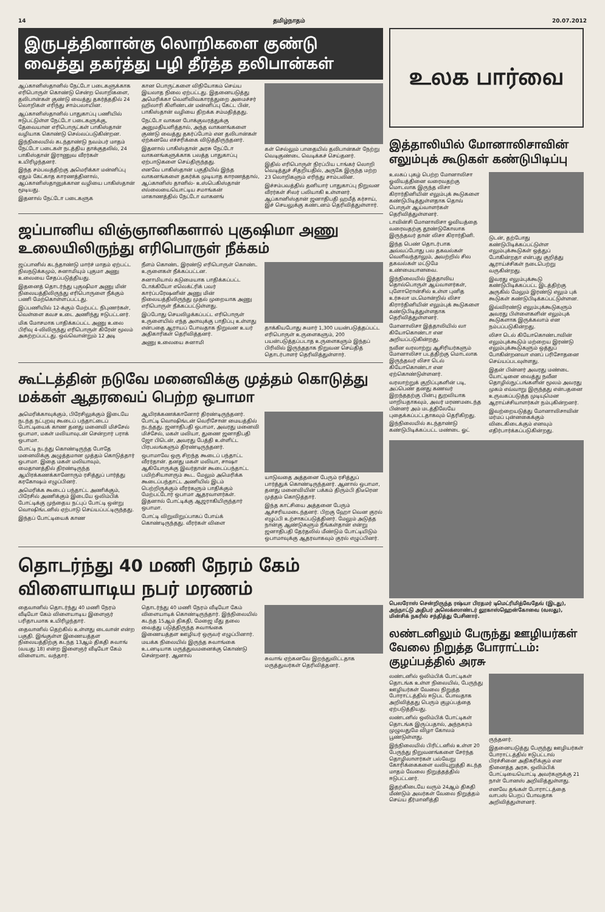14 தமிழ்நாதம் 20.07.2012
இருபத்தினான்கு லொறிகளை குண்டு வைத்து தகர்த்து பழி தீர்த்த தலிபான்கள்
ஆப்கானிஸ்தானில் நேட்டோ படைகளுக்காக எரிபொருள் கொண்டு சென்ற லொறிகளை, தலிபான்கள் குண்டு வைத்து தகர்த்ததில் 24 லொறிகள் எரிந்து சாம்பலாயின.
ஆப்கானிஸ்தானில் பாதுகாப்பு பணியில் ஈடுபட்டுள்ள நேட்டோ படைகளுக்கு, தேவையான எரிபொருட்கள் பாகிஸ்தான் வழியாக கொண்டு செல்லப்படுகின்றன.
இந்நிலையில் கடந்தாண்டு நவம்பர் மாதம் நேட்டோ படைகள் நடத்திய தாக்குதலில், 24 பாகிஸ்தான் இராணுவ வீரர்கள் உயிரிழந்தனர்.
இந்த சம்பவத்திற்கு அமெரிக்கா மன்னிப்பு ஏதும் கேட்காத காரணத்தினால், ஆப்கானிஸ்தானுக்கான வழியை பாகிஸ்தான் மூடியது.
இதனால் நேட்டோ படைகளுக
கான பொருட்களை விநியோகம் செய்ய இயலாத நிலை ஏற்பட்டது. இதனையடுத்து அமெரிக்கா வெளிவிவகாரத்துறை அமைச்சர் ஹிலாரி கிளிண்டன் மன்னிப்பு கேட்ட பின், பாகிஸ்தான் வழியை திறக்க சம்மதித்தது.
நேட்டோ வாகன போக்குவரத்துக்கு அனுமதியளித்தால், அந்த வாகனங்களை குண்டு வைத்து தகர்ப்போம் என தலிபான்கள் ஏற்கனவே எச்சரிக்கை விடுத்திருந்தனர்.
இதனால் பாகிஸ்தான் அரசு நேட்டோ வாகனங்களுக்காக பலத்த பாதுகாப்பு ஏற்பாடுகளை செய்திருந்தது.
எனவே பாகிஸ்தான் பகுதியில் இந்த வாகனங்களை தகர்க்க முடியாத காரணத்தால், ஆப்கானிஸ் தானில்- உஸ்பெகிஸ்தான் எல்லையையொட்டிய சமாங்கன் மாகாணத்தில் நேட்டோ வாகனங்
கள் செல்லும் பாதையில் தலிபான்கள் நேற்று வெடிகுண்டை வெடிக்கச் செய்தனர்.
இதில் எரிபொருள் நிரப்பிய டாங்கர் லொறி வெடித்துச் சிதறியதில், அருகே இருந்த மற்ற 23 லொறிகளும் எரிந்து சாம்பலின.
இச்சம்பவத்தில் தனியார் பாதுகாப்பு நிறுவன வீரர்கள் சிலர் பலியாகி உள்ளனர். ஆப்கானிஸ்தான் ஜனாதிபதி ஹமீத் கர்சாய், இச் செயலுக்கு கண்டனம் தெரிவித்துள்ளார்.
ஜப்பானிய விஞ்ஞானிகளால் புகுஷிமா அணு உலையிலிருந்து எரிபொருள் நீக்கம்
ஜப்பானில் கடந்தாண்டு மார்ச் மாதம் ஏற்பட்ட நிலநடுக்கமும், சுனாமியும் புகுமா அணு உலையை சேதப்படுத்தியது.
இதனைத் தொடர்ந்து புகுஷிமா அணு மின் நிலையத்திலிருந்து எரிபொருளை நீக்கும் பணி மேற்கொள்ளப்பட்டது.
இப்பணியில் 12-க்கும் மேற்பட்ட நிபுணர்கள், வெள்ளை கவச உடை அணிந்து ஈடுபட்டனர்.
மிக மோசமாக பாதிக்கப்பட்ட அணு உலை பிரிவு 4-லிலிருந்து எரிபொருள் கிரேன் மூலம் அகற்றப்பட்டது. ஒவ்வொன்றும் 12 அடி
நீளம் கொண்ட இரண்டு எரிபொருள் கொண்ட உருளைகள் நீக்கப்பட்டன.
சுனாமியால் கடுமையாக பாதிக்கப்பட்ட டோக்கியோ எலெக்ட்ரிக் பவர் கார்ப்பரேஷனின் அணு மின் நிலையத்திலிருந்து முதல் முறையாக அணு எரிபொருள் நீக்கப்பட்டுள்ளது.
இப்போது செயலிழக்கப்பட்ட எரிபொருள் உருளையில் எந்த அளவுக்கு பாதிப்பு உள்ளது என்பதை ஆராயப் போவதாக நிறுவன உயர் அதிகாரிகள் தெரிவித்தனர்.
அணு உலையை சுனாமி
தாக்கியபோது சுமார் 1,300 பயன்படுத்தப்பட்ட எரிபொருள் உருளைகளும், 200 பயன்படுத்தப்படாத உருளைகளும் இந்தப் பிரிவில் இருந்ததாக நிறுவன செய்தித் தொடர்பாளர் தெரிவித்துள்ளார்.
கூட்டத்தின் நடுவே மனைவிக்கு முத்தம் கொடுத்து மக்கள் ஆதரவைப் பெற்ற ஒபாமா
அமெரிக்காவுக்கும், பிரேசிலுக்கும் இடையே நடந்த நட்புறவு கூடைப் பந்தாட்டைப் போட்டியைக் காண தனது மனைவி மிச்சேல் ஒபாமா, மகள் மலியாவுடன் சென்றார் பராக் ஒபாமா.
போட்டி நடந்து கொண்டிருந்த போதே மனைவிக்கு அழுத்தமான முத்தம் கொடுத்தார் ஒபாமா. இதை மகள் மலியாவும், மைதானத்தில் திரண்டிருந்த ஆயிரக்கணக்கானோரும் ரசித்துப் பார்த்து கரகோஷம் எழுப்பினர்.
அமெரிக்க கூடைப் பந்தாட்ட அணிக்கும், பிரேசில் அணிக்கும் இடையே ஒலிம்பிக் போட்டிக்கு முந்தைய நட்புப் போட்டி ஒன்று வொஷிங்டனில் ஏற்பாடு செய்யப்பட்டிருந்தது.
இந்தப் போட்டியைக் காண
ஆயிரக்கணக்கானோர் திரண்டிருந்தனர். போட்டி வொஷிங்டன் வெரிசோன் மையத்தில் நடந்தது. ஜனாதிபதி ஒபாமா, அவரது மனைவி மிச்சேல், மகள் மலியா, துணை ஜனாதிபதி ஜோ பிடென், அவரது பேத்தி உள்ளிட்ட பிரபலங்களும் திரண்டிருந்தனர்.
ஒபாமாவே ஒரு சிறந்த கூடைப் பந்தாட்ட வீரர்தான். தனது மகள் மலியா, சாஷா ஆகியோருக்கு இவர்தான் கூடைப்பந்தாட்ட பயிற்சியாளரும் கூட. மேலும் அமெரிக்க கூடைப்பந்தாட்ட அணியில் இடம் பெற்றிருக்கும் வீரர்களும் பாதிக்கும் மேற்பட்டோர் ஒபாமா ஆதரவாளர்கள். இதனால் போட்டிக்கு ஆஜராகியிருந்தார் ஒபாமா.
போட்டி விறுவிறுப்பாகப் போய்க் கொண்டிருந்தது. வீரர்கள் விளை
யாடுவதை அத்தனை பேரும் ரசித்துப் பார்த்துக் கொண்டிருந்தனர். ஆனால் ஒபாமா, தனது மனைவியின் பக்கம் திரும்பி திடீரென முத்தம் கொடுத்தார்.
இந்த காட்சியை அத்தனை பேரும் ஆச்சரியமடைந்தனர். பிறகு ஹோ வென குரல் எழுப்பி உற்சாகப்படுத்தினர். மேலும் அடுத்த நான்கு ஆண்டுகளும் நீங்கள்தான் என்று ஜனாதிபதி தேர்தலில் மீண்டும் போட்டியிடும் ஒபாமாவுக்கு ஆதரவாகவும் குரல் எழுப்பினர்.
தொடர்ந்து 40 மணி நேரம் கேம் விளையாடிய நபர் மரணம்
தைவானில் தொடர்ந்து 40 மணி நேரம் வீடியோ கேம் விளையாடிய இளைஞர் பரிதாபமாக உயிரிழந்தார்.
தைவானில் தெற்கில் உள்ளது டைவான் என்ற பகுதி. இங்குள்ள இணையத்தள நிலையத்திற்கு கடந்த 13ஆம் திகதி சுவாங் (வயது 18) என்ற இளைஞர் வீடியோ கேம் விளையாட வந்தார்.
தொடர்ந்து 40 மணி நேரம் வீடியோ கேம் விளையாடிக் கொண்டிருந்தார். இந்நிலையில் கடந்த 15ஆம் திகதி, மேஜை மீது தலை வைத்து படுத்திருந்த சுவாங்கை இணையத்தள ஊழியர் ஒருவர் எழுப்பினார்.
மயக்க நிலையில் இருந்த சுவாங்கை உடனடியாக மருத்துவமனைக்கு கொண்டு சென்றனர். ஆனால்
சுவாங் ஏற்கனவே இறந்துவிட்டதாக மருத்துவர்கள் தெரிவித்தனர்.
உலக பார்வை
இத்தாலியில் மோனாலிசாவின் எலும்புக் கூடுகள் கண்டுபிடிப்பு
உலகப் புகழ் பெற்ற மோனாலிசா ஓவியத்தினை வரைவதற்கு மொடலாக இருந்த லிசா கிரார்தினியின் எலும்புக் கூடுகளை கண்டுபிடித்துள்ளதாக தொல் பொருள் ஆய்வாளர்கள் தெரிவித்துள்ளனர்.
டாவின்சி மோனாலிசா ஓவியத்தை வரைவதற்கு தூண்டுகோலாக இருந்தவர் தான் லிசா கிரார்தினி.
இந்த பெண் தொடர்பாக அவ்வப்போது பல தகவல்கள் வெளிவந்தாலும், அவற்றில் சில தகவல்கள் மட்டுமே உண்மையானவை.
இந்நிலையில் இத்தாலிய தொல்பொருள் ஆய்வாளர்கள், புளோரொன்சில் உள்ள புனித உர்சுலா மடமொன்றில் லிசா கிரார்தினியின் எலும்புக் கூடுகளை கண்டுபிடித்துள்ளதாக தெரிவித்துள்ளனர்.
மோனாலிசா இத்தாலியில் லா கியோகொண்டா என அறியப்படுகின்றது.
நவீன வரலாற்று ஆசிரியர்களும் மோனாலிசா படத்திற்கு மொடலாக இருந்தவர் லிசா டெல் கியோகொண்டா என ஏற்கொண்டுள்ளனர்.
வரலாற்றுக் குறிப்புகளின் படி, அப்பெண் தனது கணவர் இறந்ததற்கு பின்பு துறவியாக மாறியதாகவும், அவர் மரணமடைந்த பின்னர் அம் மடத்திலேயே புதைக்கப்பட்டதாகவும் தெரிகிறது.
இந்நிலையில் கடந்தாண்டு கண்டுபிடிக்கப்பட்ட மண்டை ஓட்
டுடன், தற்போது கண்டுபிடிக்கப்பட்டுள்ள எலும்புக்கூடுகள் ஒத்துப் போகின்றதா என்பது குறித்து ஆராய்ச்சிகள் நடைபெற்று வருகின்றது.
இவரது எலும்புக்கூடு கண்டுபிடிக்கப்பட்ட இடத்திற்கு அருகில் மேலும் இரண்டு எலும் புக் கூடுகள் கண்டுபிடிக்கப்பட்டுள்ளன.
இவ்விரண்டு எலும்புக்கூடுகளும் அவரது பிள்ளைகளின் எலும்புக் கூடுகளாக இருக்கலாம் என நம்பப்படுகின்றது.
லிசா டெல் கியோகொண்டாவின் எலும்புக்கூடும் மற்றைய இரண்டு எலும்புக்கூடுகளும் ஒத்துப் போகின்றனவா எனப் பரிசோதனை செய்யப்படவுள்ளது.
இதன் பின்னர் அவரது மண்டை யோட்டினை வைத்து நவீன தொழில்நுட்பங்களின் மூலம் அவரது முகம் எவ்வாறு இருந்தது என்பதனை உருவகப்படுத்த முடியுமென ஆராய்ச்சியாளர்கள் நம்புகின்றனர்.
இவற்றையடுத்து மோனாலிசாவின் மர்மப் புன்னகைக்கும் விடைகிடைக்கும் எனவும் எதிர்பார்க்கப்படுகின்றது.
பெலரோஸ் சென்றிருந்த ரஷ்யா பிரதமர் டிமெட்ரிமித்வேதேவ் (இடது), அந்நாட்டு அதிபர் அலெக்ஸாண்டர் லூகாஸ்ஹென்கோவை (வலது), மின்சிக் நகரில் சந்தித்து பேசினார்.
லண்டனிலும் பேருந்து ஊழியர்கள் வேலை நிறுத்த போராட்டம்: குழப்பத்தில் அரசு
லண்டனில் ஒலிம்பிக் போட்டிகள் தொடங்க உள்ள நிலையில், பேருந்து ஊழியர்கள் வேலை நிறுத்த போராட்டத்தில் ஈடுபட போவதாக அறிவித்தது பெரும் குழப்பத்தை ஏற்படுத்தியது.
லண்டனில் ஒலிம்பிக் போட்டிகள் தொடங்க இருப்பதால், அந்நகரம் முழுவதுமே விழா கோலம் பூண்டுள்ளது.
இந்நிலையில் பிரிட்டனில் உள்ள 20 பேருந்து நிறுவனங்களை சேர்ந்த தொழிலாளர்கள் பல்வேறு கோரிக்கைகளை வலியுறுத்தி கடந்த மாதம் வேலை நிறுத்தத்தில் ஈடுபட்டனர்.
இதற்கிடையே வரும் 24ஆம் திகதி மீண்டும் அவர்கள் வேலை நிறுத்தம் செய்ய தீர்மானித்தி
ருந்தனர்.
இதனையடுத்து பேருந்து ஊழியர்கள் போராட்டத்தில் ஈடுபட்டால் பிரச்சினை அதிகரிக்கும் என நினைத்த அரசு, ஒலிம்பிக் போட்டியையொட்டி அவர்களுக்கு 21 நாள் போனஸ் அறிவித்துள்ளது.
எனவே தங்கள் போராட்டத்தை வாபஸ் பெறப் போவதாக அறிவித்துள்ளனர்.